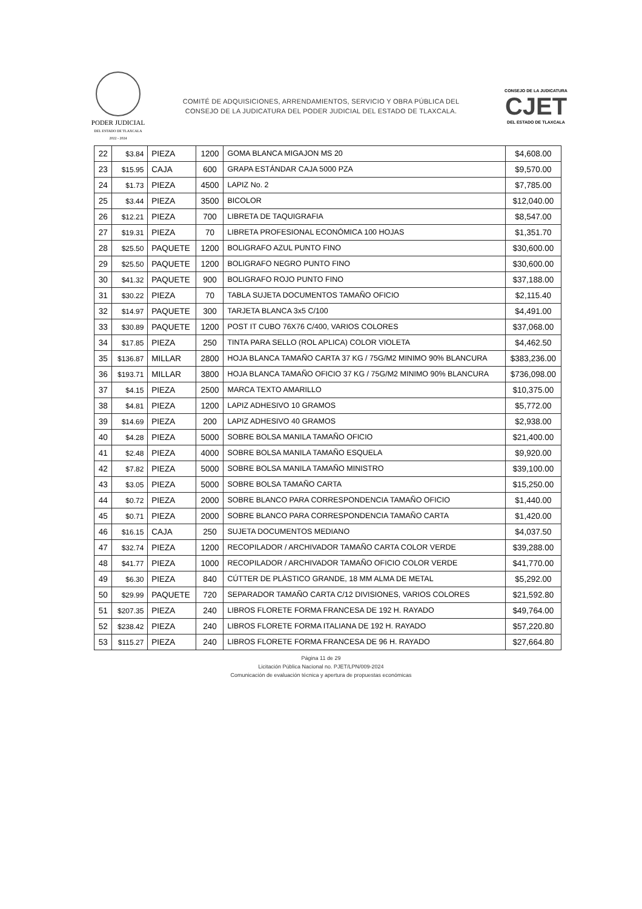PODER JUDICIAL
DEL ESTADO DE TLAXCALA 2022 - 2024
COMITÉ DE ADQUISICIONES, ARRENDAMIENTOS, SERVICIO Y OBRA PÚBLICA DEL
CONSEJO DE LA JUDICATURA DEL PODER JUDICIAL DEL ESTADO DE TLAXCALA.
CONSEJO DE LA JUDICATURA
CJET
DEL ESTADO DE TLAXCALA
| 22 | $3.84 | PIEZA | 1200 | GOMA BLANCA MIGAJON MS 20 | $4,608.00 |
| 23 | $15.95 | CAJA | 600 | GRAPA ESTÁNDAR CAJA 5000 PZA | $9,570.00 |
| 24 | $1.73 | PIEZA | 4500 | LAPIZ No. 2 | $7,785.00 |
| 25 | $3.44 | PIEZA | 3500 | BICOLOR | $12,040.00 |
| 26 | $12.21 | PIEZA | 700 | LIBRETA DE TAQUIGRAFIA | $8,547.00 |
| 27 | $19.31 | PIEZA | 70 | LIBRETA PROFESIONAL ECONÓMICA 100 HOJAS | $1,351.70 |
| 28 | $25.50 | PAQUETE | 1200 | BOLIGRAFO AZUL PUNTO FINO | $30,600.00 |
| 29 | $25.50 | PAQUETE | 1200 | BOLIGRAFO NEGRO PUNTO FINO | $30,600.00 |
| 30 | $41.32 | PAQUETE | 900 | BOLIGRAFO ROJO PUNTO FINO | $37,188.00 |
| 31 | $30.22 | PIEZA | 70 | TABLA SUJETA DOCUMENTOS TAMAÑO OFICIO | $2,115.40 |
| 32 | $14.97 | PAQUETE | 300 | TARJETA BLANCA 3x5 C/100 | $4,491.00 |
| 33 | $30.89 | PAQUETE | 1200 | POST IT CUBO 76X76 C/400, VARIOS COLORES | $37,068.00 |
| 34 | $17.85 | PIEZA | 250 | TINTA PARA SELLO (ROL APLICA) COLOR VIOLETA | $4,462.50 |
| 35 | $136.87 | MILLAR | 2800 | HOJA BLANCA TAMAÑO CARTA 37 KG / 75G/M2 MINIMO 90% BLANCURA | $383,236.00 |
| 36 | $193.71 | MILLAR | 3800 | HOJA BLANCA TAMAÑO OFICIO 37 KG / 75G/M2 MINIMO 90% BLANCURA | $736,098.00 |
| 37 | $4.15 | PIEZA | 2500 | MARCA TEXTO AMARILLO | $10,375.00 |
| 38 | $4.81 | PIEZA | 1200 | LAPIZ ADHESIVO 10 GRAMOS | $5,772.00 |
| 39 | $14.69 | PIEZA | 200 | LAPIZ ADHESIVO 40 GRAMOS | $2,938.00 |
| 40 | $4.28 | PIEZA | 5000 | SOBRE BOLSA MANILA TAMAÑO OFICIO | $21,400.00 |
| 41 | $2.48 | PIEZA | 4000 | SOBRE BOLSA MANILA TAMAÑO ESQUELA | $9,920.00 |
| 42 | $7.82 | PIEZA | 5000 | SOBRE BOLSA MANILA TAMAÑO MINISTRO | $39,100.00 |
| 43 | $3.05 | PIEZA | 5000 | SOBRE BOLSA TAMAÑO CARTA | $15,250.00 |
| 44 | $0.72 | PIEZA | 2000 | SOBRE BLANCO PARA CORRESPONDENCIA TAMAÑO OFICIO | $1,440.00 |
| 45 | $0.71 | PIEZA | 2000 | SOBRE BLANCO PARA CORRESPONDENCIA TAMAÑO CARTA | $1,420.00 |
| 46 | $16.15 | CAJA | 250 | SUJETA DOCUMENTOS MEDIANO | $4,037.50 |
| 47 | $32.74 | PIEZA | 1200 | RECOPILADOR / ARCHIVADOR TAMAÑO CARTA COLOR VERDE | $39,288.00 |
| 48 | $41.77 | PIEZA | 1000 | RECOPILADOR / ARCHIVADOR TAMAÑO OFICIO COLOR VERDE | $41,770.00 |
| 49 | $6.30 | PIEZA | 840 | CÚTTER DE PLÀSTICO GRANDE, 18 MM ALMA DE METAL | $5,292.00 |
| 50 | $29.99 | PAQUETE | 720 | SEPARADOR TAMAÑO CARTA C/12 DIVISIONES, VARIOS COLORES | $21,592.80 |
| 51 | $207.35 | PIEZA | 240 | LIBROS FLORETE FORMA FRANCESA DE 192 H. RAYADO | $49,764.00 |
| 52 | $238.42 | PIEZA | 240 | LIBROS FLORETE FORMA ITALIANA DE 192 H. RAYADO | $57,220.80 |
| 53 | $115.27 | PIEZA | 240 | LIBROS FLORETE FORMA FRANCESA DE 96 H. RAYADO | $27,664.80 |
Página 11 de 29
Licitación Pública Nacional no. PJET/LPN/009-2024
Comunicación de evaluación técnica y apertura de propuestas económicas